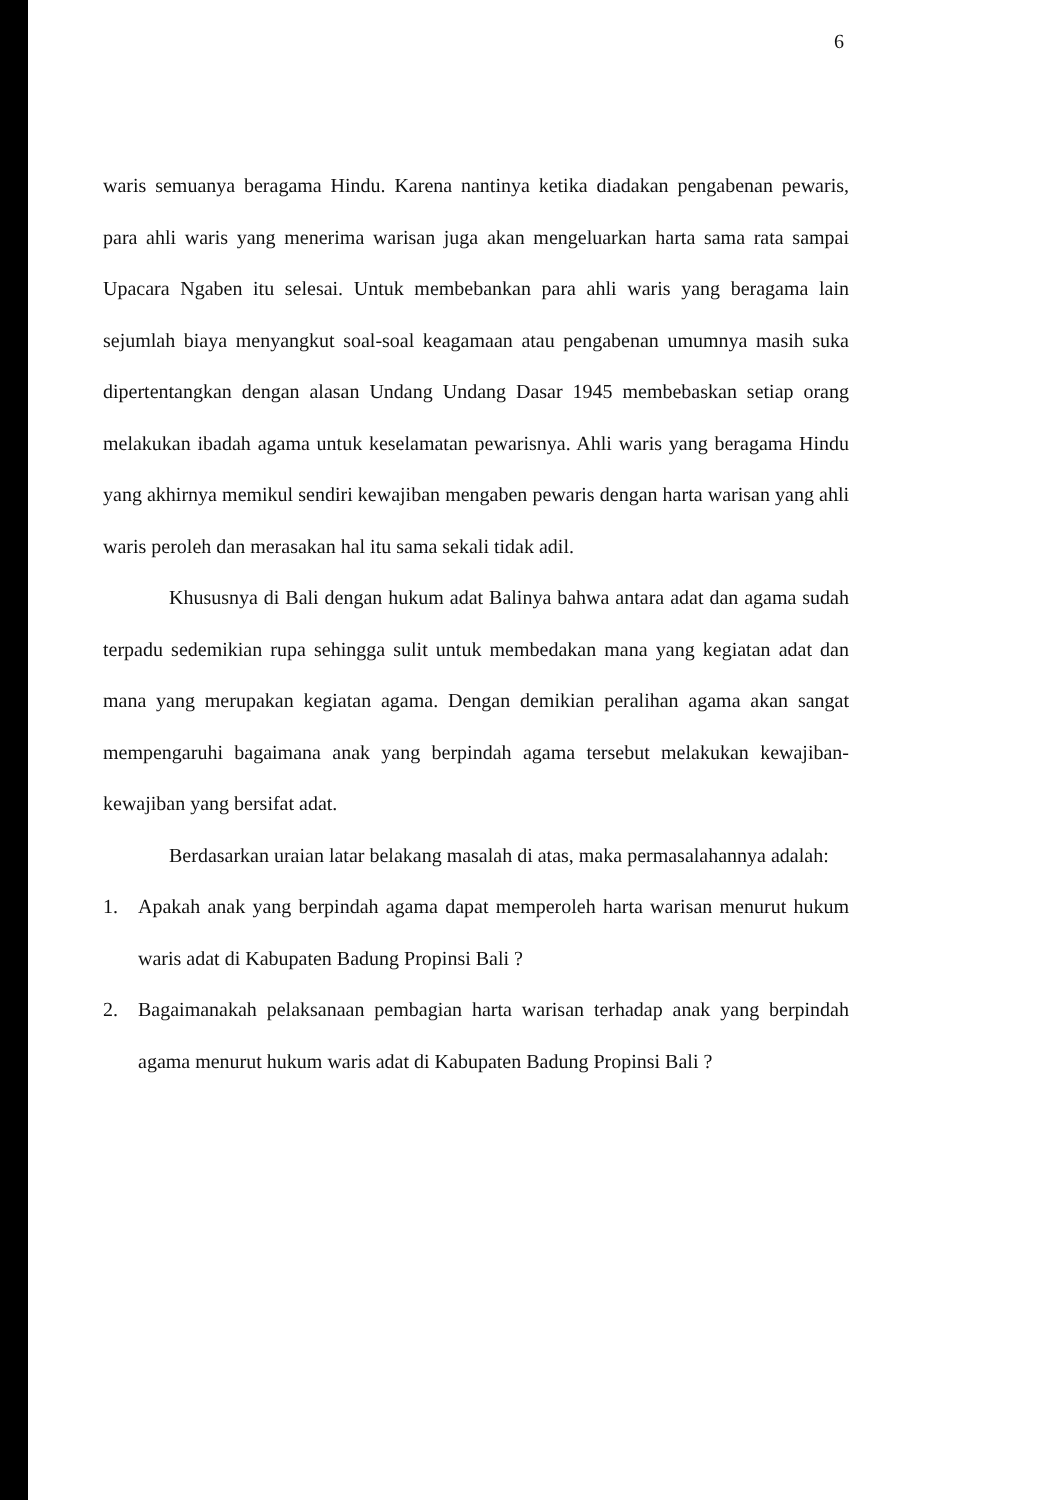6
waris semuanya beragama Hindu. Karena nantinya ketika diadakan pengabenan pewaris, para ahli waris yang menerima warisan juga akan mengeluarkan harta sama rata sampai Upacara Ngaben itu selesai. Untuk membebankan para ahli waris yang beragama lain sejumlah biaya menyangkut soal-soal keagamaan atau pengabenan umumnya masih suka dipertentangkan dengan alasan Undang Undang Dasar 1945 membebaskan setiap orang melakukan ibadah agama untuk keselamatan pewarisnya. Ahli waris yang beragama Hindu yang akhirnya memikul sendiri kewajiban mengaben pewaris dengan harta warisan yang ahli waris peroleh dan merasakan hal itu sama sekali tidak adil.
Khususnya di Bali dengan hukum adat Balinya bahwa antara adat dan agama sudah terpadu sedemikian rupa sehingga sulit untuk membedakan mana yang kegiatan adat dan mana yang merupakan kegiatan agama. Dengan demikian peralihan agama akan sangat mempengaruhi bagaimana anak yang berpindah agama tersebut melakukan kewajiban-kewajiban yang bersifat adat.
Berdasarkan uraian latar belakang masalah di atas, maka permasalahannya adalah:
1. Apakah anak yang berpindah agama dapat memperoleh harta warisan menurut hukum waris adat di Kabupaten Badung Propinsi Bali ?
2. Bagaimanakah pelaksanaan pembagian harta warisan terhadap anak yang berpindah agama menurut hukum waris adat di Kabupaten Badung Propinsi Bali ?